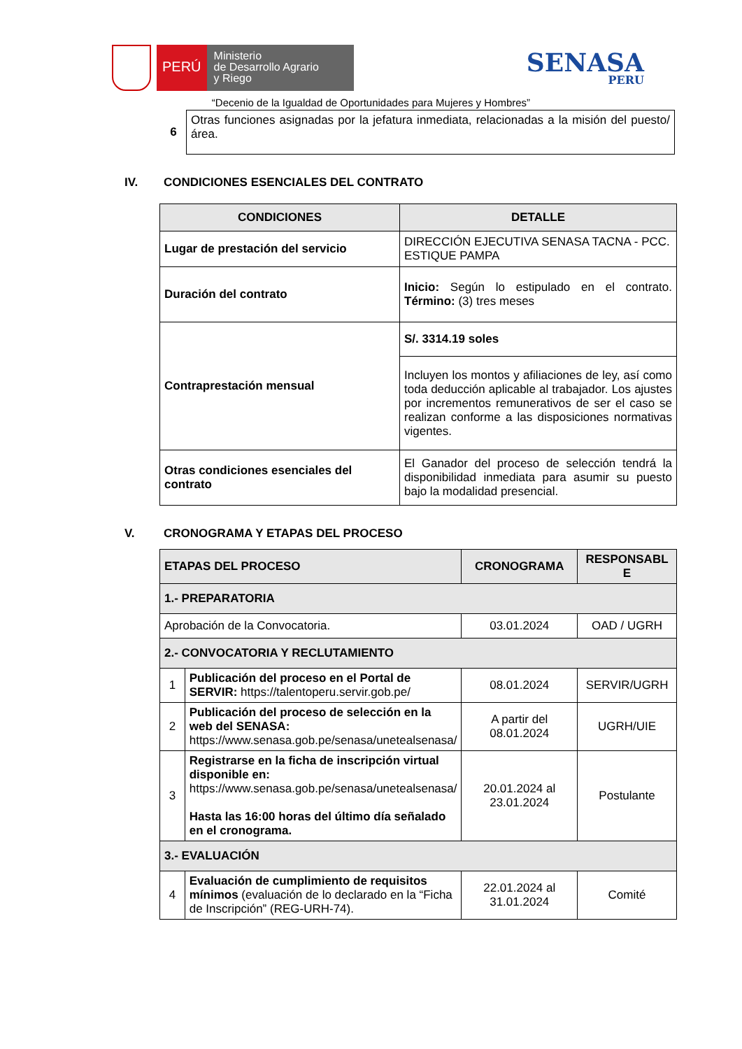PERÚ
Ministerio
de Desarrollo Agrario
y Riego
SENASA
PERU
“Decenio de la Igualdad de Oportunidades para Mujeres y Hombres”
| 6 | Otras funciones asignadas por la jefatura inmediata, relacionadas a la misión del puesto/área. |
IV. CONDICIONES ESENCIALES DEL CONTRATO
| CONDICIONES | DETALLE |
| --- | --- |
| Lugar de prestación del servicio | DIRECCIÓN EJECUTIVA SENASA TACNA - PCC. ESTIQUE PAMPA |
| Duración del contrato | Inicio: Según lo estipulado en el contrato. Término: (3) tres meses |
| Contraprestación mensual | S/. 3314.19 soles |
| | Incluyen los montos y afiliaciones de ley, así como toda deducción aplicable al trabajador. Los ajustes por incrementos remunerativos de ser el caso se realizan conforme a las disposiciones normativas vigentes. |
| Otras condiciones esenciales del contrato | El Ganador del proceso de selección tendrá la disponibilidad inmediata para asumir su puesto bajo la modalidad presencial. |
V. CRONOGRAMA Y ETAPAS DEL PROCESO
| ETAPAS DEL PROCESO | | CRONOGRAMA | RESPONSABL E |
| --- | --- | --- | --- |
| 1.- PREPARATORIA | | | |
| Aprobación de la Convocatoria. | | 03.01.2024 | OAD / UGRH |
| 2.- CONVOCATORIA Y RECLUTAMIENTO | | | |
| 1 | Publicación del proceso en el Portal de SERVIR: https://talentoperu.servir.gob.pe/ | 08.01.2024 | SERVIR/UGRH |
| 2 | Publicación del proceso de selección en la web del SENASA: https://www.senasa.gob.pe/senasa/unetealsenasa/ | A partir del 08.01.2024 | UGRH/UIE |
| 3 | Registrarse en la ficha de inscripción virtual disponible en: https://www.senasa.gob.pe/senasa/unetealsenasa/ Hasta las 16:00 horas del último día señalado en el cronograma. | 20.01.2024 al 23.01.2024 | Postulante |
| 3.- EVALUACIÓN | | | |
| 4 | Evaluación de cumplimiento de requisitos mínimos (evaluación de lo declarado en la “Ficha de Inscripción” (REG-URH-74). | 22.01.2024 al 31.01.2024 | Comité |